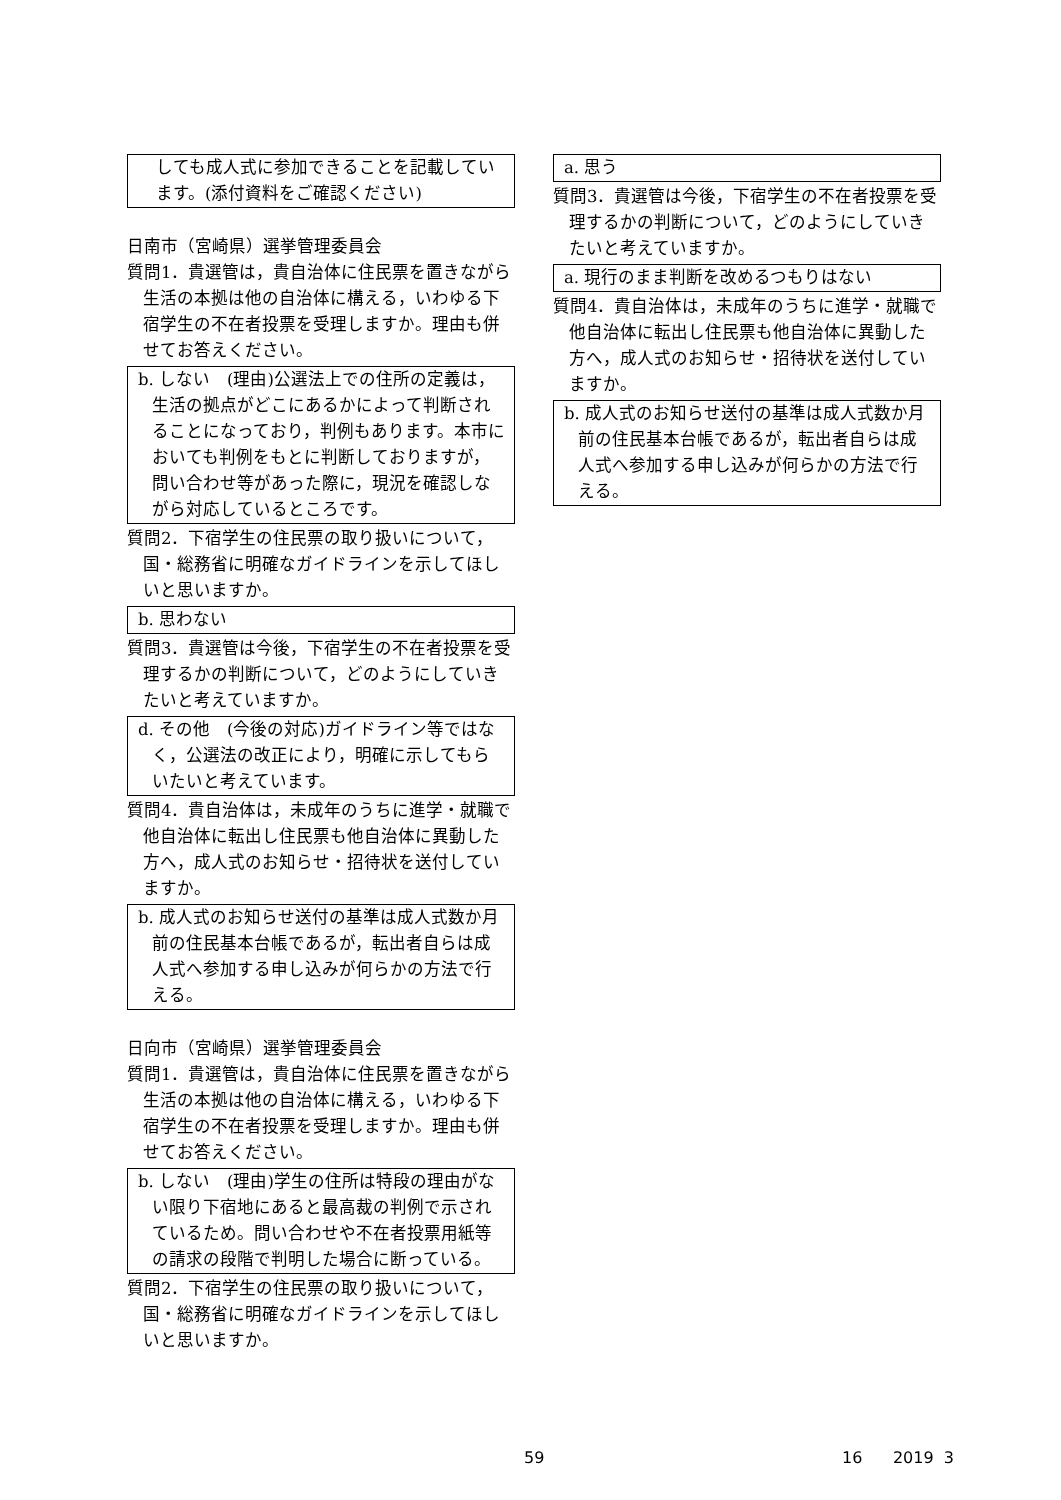しても成人式に参加できることを記載しています。(添付資料をご確認ください)
日南市（宮崎県）選挙管理委員会
質問1．貴選管は，貴自治体に住民票を置きながら生活の本拠は他の自治体に構える，いわゆる下宿学生の不在者投票を受理しますか。理由も併せてお答えください。
b. しない　(理由)公選法上での住所の定義は，生活の拠点がどこにあるかによって判断されることになっており，判例もあります。本市においても判例をもとに判断しておりますが，問い合わせ等があった際に，現況を確認しながら対応しているところです。
質問2．下宿学生の住民票の取り扱いについて，国・総務省に明確なガイドラインを示してほしいと思いますか。
b. 思わない
質問3．貴選管は今後，下宿学生の不在者投票を受理するかの判断について，どのようにしていきたいと考えていますか。
d. その他　(今後の対応)ガイドライン等ではなく，公選法の改正により，明確に示してもらいたいと考えています。
質問4．貴自治体は，未成年のうちに進学・就職で他自治体に転出し住民票も他自治体に異動した方へ，成人式のお知らせ・招待状を送付していますか。
b. 成人式のお知らせ送付の基準は成人式数か月前の住民基本台帳であるが，転出者自らは成人式へ参加する申し込みが何らかの方法で行える。
日向市（宮崎県）選挙管理委員会
質問1．貴選管は，貴自治体に住民票を置きながら生活の本拠は他の自治体に構える，いわゆる下宿学生の不在者投票を受理しますか。理由も併せてお答えください。
b. しない　(理由)学生の住所は特段の理由がない限り下宿地にあると最高裁の判例で示されているため。問い合わせや不在者投票用紙等の請求の段階で判明した場合に断っている。
質問2．下宿学生の住民票の取り扱いについて，国・総務省に明確なガイドラインを示してほしいと思いますか。
a. 思う
質問3．貴選管は今後，下宿学生の不在者投票を受理するかの判断について，どのようにしていきたいと考えていますか。
a. 現行のまま判断を改めるつもりはない
質問4．貴自治体は，未成年のうちに進学・就職で他自治体に転出し住民票も他自治体に異動した方へ，成人式のお知らせ・招待状を送付していますか。
b. 成人式のお知らせ送付の基準は成人式数か月前の住民基本台帳であるが，転出者自らは成人式へ参加する申し込みが何らかの方法で行える。
59 16 2019 3